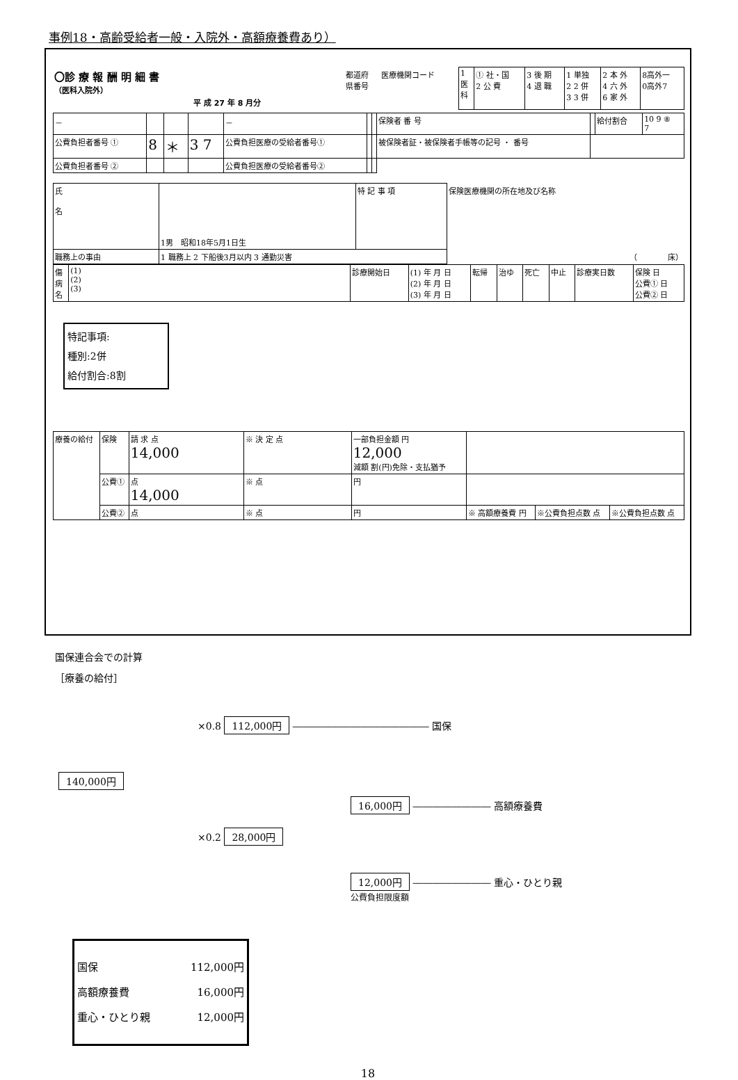事例18・高齢受給者一般・入院外・高額療養費あり）
| 〇診 療 報 酬 明 細 書 （医科入院外） 平 成 27 年 8 月分 | 都道府 県番号 | 医療機関コード | 1 医 科 | ① 社・国 2 公 費 | 3 後 期 4 退 職 | 1 単独 2 2 併 3 3 併 | 2 本 外 4 六 外 6 家 外 | 8高外一 0高外7 |
| － | | | | － | | | 保険者 番 号 | | 給付割合 | 10 9 ⑧ 7 |
| 公費負担者番号 ① | 8 | ＊ | 3 7 | 公費負担医療の受給者番号① | | | 被保険者証・被保険者手帳等の記号 ・ 番号 | | | |
| 公費負担者番号 ② | | | | 公費負担医療の受給者番号② | | | | | | |
| 氏 名 | 1男 昭和18年5月1日生 | 特 記 事 項 | 保険医療機関の所在地及び名称 |
| 職務上の事由 | 1 職務上 2 下船後3月以内 3 通勤災害 | | （ 床） |
| 傷 病 名 | (1) (2) (3) | 診療開始日 | (1) 年 月 日 (2) 年 月 日 (3) 年 月 日 | 転帰 | 治ゆ | 死亡 | 中止 | 診療実日数 | 保険 日 公費① 日 公費② 日 |
特記事項:
種別:2併
給付割合:8割
| 療養の給付 | 保険 | 請 求 点 14,000 | ※ 決 定 点 | 一部負担金額 円 12,000 減額 割(円)免除・支払猶予 | | | |
| | 公費① | 点 14,000 | ※ 点 | 円 | | | |
| | 公費② | 点 | ※ 点 | 円 | ※ 高額療養費 円 | ※公費負担点数 点 | ※公費負担点数 点 |
国保連合会での計算
［療養の給付］
×0.8 112,000円 ―――――――――――――― 国保
140,000円
16,000円 ―――――――― 高額療養費
×0.2 28,000円
12,000円 ―――――――― 重心・ひとり親
公費負担限度額
国保 112,000円
高額療養費 16,000円
重心・ひとり親 12,000円
18